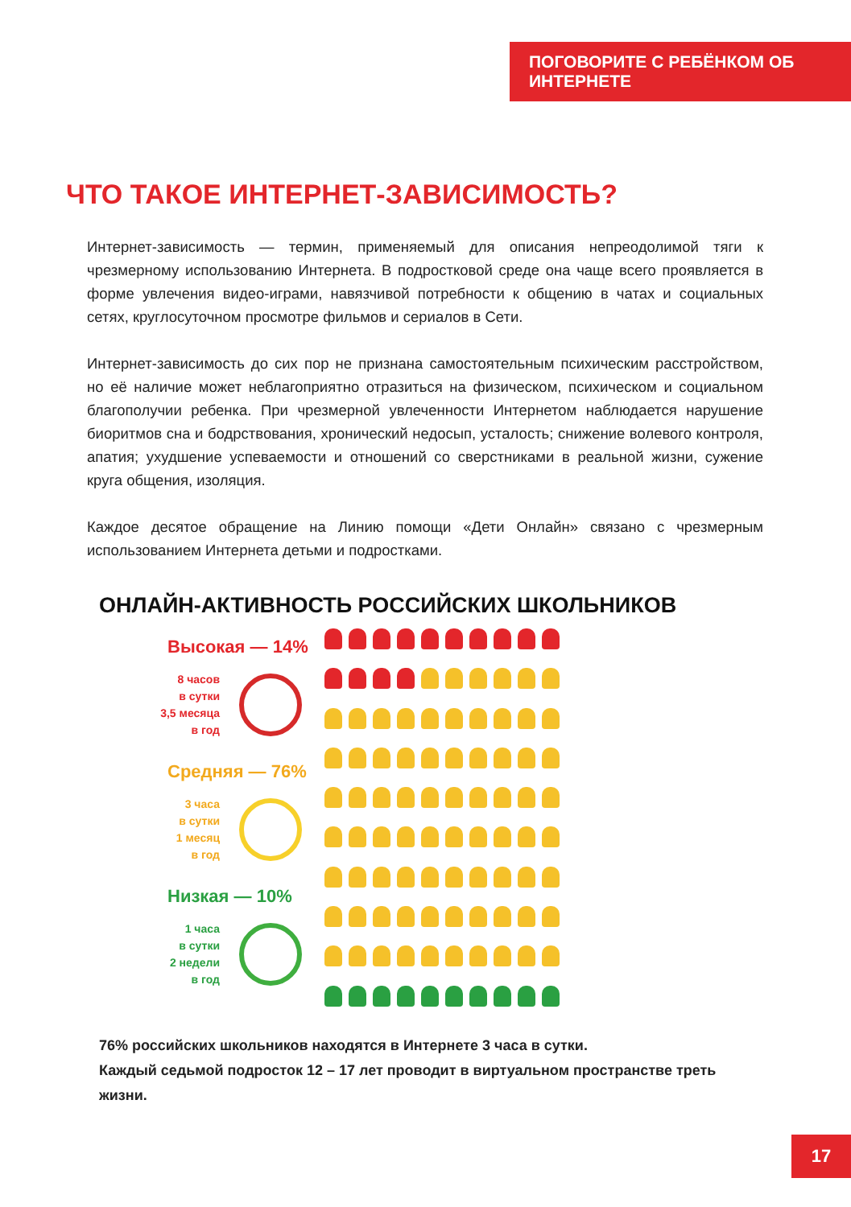ПОГОВОРИТЕ С РЕБЁНКОМ ОБ ИНТЕРНЕТЕ
ЧТО ТАКОЕ ИНТЕРНЕТ-ЗАВИСИМОСТЬ?
Интернет-зависимость — термин, применяемый для описания непреодолимой тяги к чрезмерному использованию Интернета. В подростковой среде она чаще всего проявляется в форме увлечения видео-играми, навязчивой потребности к общению в чатах и социальных сетях, круглосуточном просмотре фильмов и сериалов в Сети.
Интернет-зависимость до сих пор не признана самостоятельным психическим расстройством, но её наличие может неблагоприятно отразиться на физическом, психическом и социальном благополучии ребенка. При чрезмерной увлеченности Интернетом наблюдается нарушение биоритмов сна и бодрствования, хронический недосып, усталость; снижение волевого контроля, апатия; ухудшение успеваемости и отношений со сверстниками в реальной жизни, сужение круга общения, изоляция.
Каждое десятое обращение на Линию помощи «Дети Онлайн» связано с чрезмерным использованием Интернета детьми и подростками.
ОНЛАЙН-АКТИВНОСТЬ РОССИЙСКИХ ШКОЛЬНИКОВ
Высокая — 14%
8 часов
в сутки
3,5 месяца
в год
Средняя — 76%
3 часа
в сутки
1 месяц
в год
Низкая — 10%
1 часа
в сутки
2 недели
в год
76% российских школьников находятся в Интернете 3 часа в сутки.
Каждый седьмой подросток 12 – 17 лет проводит в виртуальном пространстве треть жизни.
17